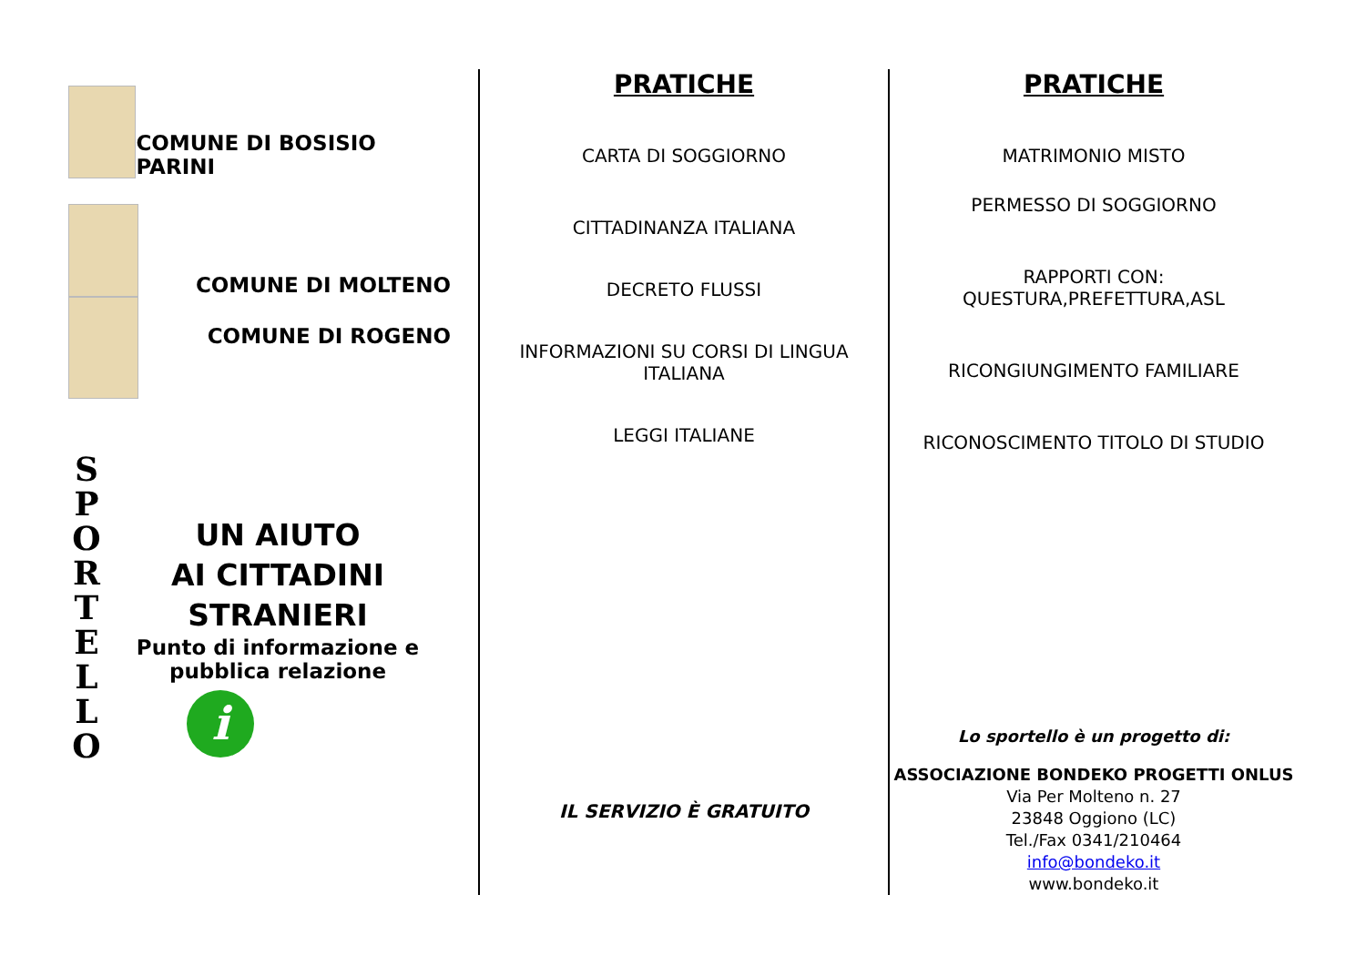COMUNE DI BOSISIO PARINI
COMUNE DI MOLTENO
COMUNE DI ROGENO
S P O R T E L L O
UN AIUTO
AI CITTADINI
STRANIERI
Punto di informazione e pubblica relazione
i
PRATICHE
CARTA DI SOGGIORNO
CITTADINANZA ITALIANA
DECRETO FLUSSI
INFORMAZIONI SU CORSI DI LINGUA ITALIANA
LEGGI ITALIANE
IL SERVIZIO È GRATUITO
PRATICHE
MATRIMONIO MISTO
PERMESSO DI SOGGIORNO
RAPPORTI CON:
QUESTURA,PREFETTURA,ASL
RICONGIUNGIMENTO FAMILIARE
RICONOSCIMENTO TITOLO DI STUDIO
Lo sportello è un progetto di:
ASSOCIAZIONE BONDEKO PROGETTI ONLUS
Via Per Molteno n. 27
23848 Oggiono (LC)
Tel./Fax 0341/210464
info@bondeko.it
www.bondeko.it